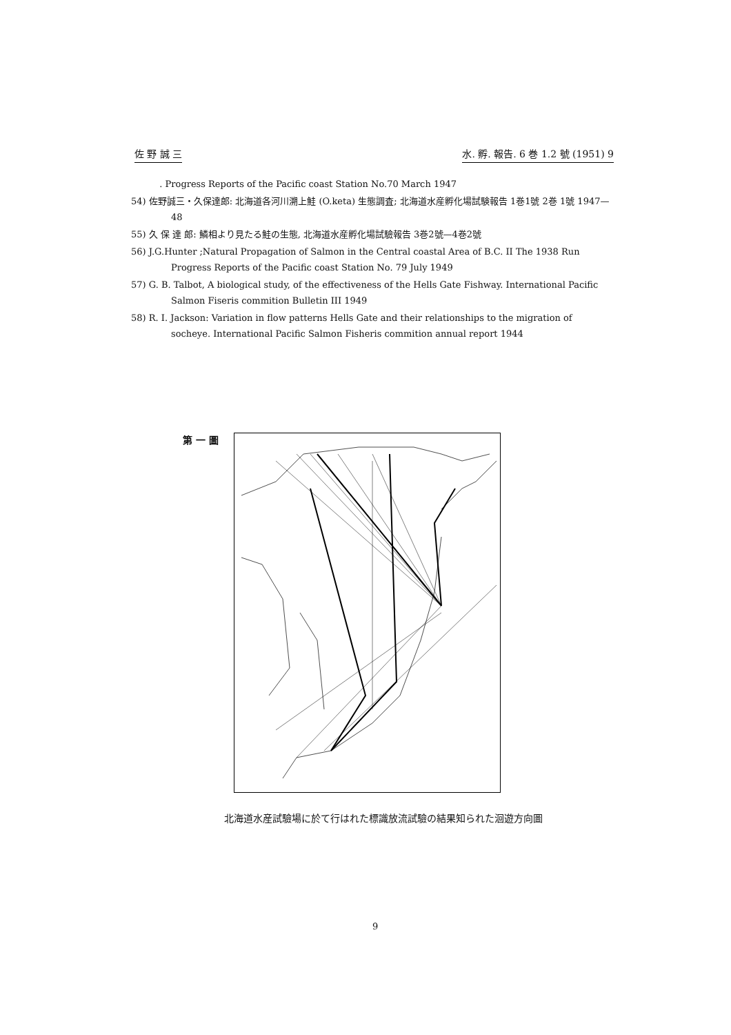佐 野 誠 三 水. 孵. 報告. 6 巻 1.2 號 (1951) 9
. Progress Reports of the Pacific coast Station No.70 March 1947
54) 佐野誠三・久保達郎: 北海道各河川溯上鮭 (O.keta) 生態調査; 北海道水産孵化場試験報告 1巻1號 2巻 1號 1947—48
55) 久 保 達 郎: 鱗相より見たる鮭の生態, 北海道水産孵化場試驗報告 3巻2號—4巻2號
56) J.G.Hunter ;Natural Propagation of Salmon in the Central coastal Area of B.C. II The 1938 Run Progress Reports of the Pacific coast Station No. 79 July 1949
57) G. B. Talbot, A biological study, of the effectiveness of the Hells Gate Fishway. International Pacific Salmon Fiseris commition Bulletin III 1949
58) R. I. Jackson: Variation in flow patterns Hells Gate and their relationships to the migration of socheye. International Pacific Salmon Fisheris commition annual report 1944
第 一 圖
北海道水産試驗場に於て行はれた標識放流試驗の結果知られた洄遊方向圖
9